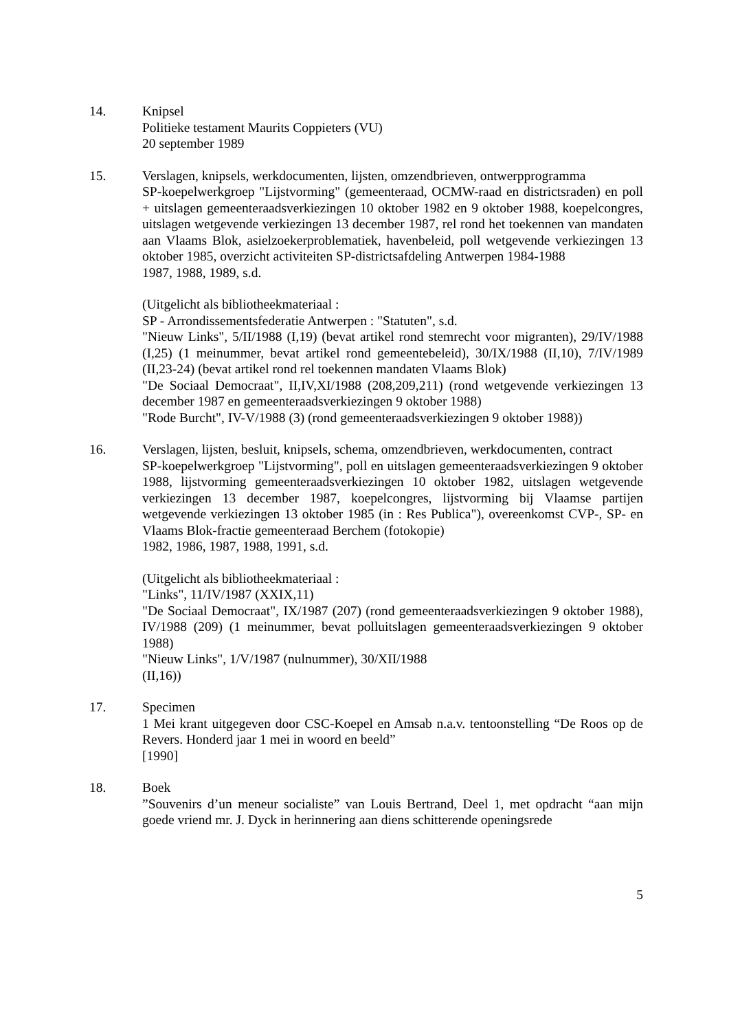14. Knipsel
Politieke testament Maurits Coppieters (VU)
20 september 1989
15. Verslagen, knipsels, werkdocumenten, lijsten, omzendbrieven, ontwerpprogramma
SP-koepelwerkgroep "Lijstvorming" (gemeenteraad, OCMW-raad en districtsraden) en poll + uitslagen gemeenteraadsverkiezingen 10 oktober 1982 en 9 oktober 1988, koepelcongres, uitslagen wetgevende verkiezingen 13 december 1987, rel rond het toekennen van mandaten aan Vlaams Blok, asielzoekerproblematiek, havenbeleid, poll wetgevende verkiezingen 13 oktober 1985, overzicht activiteiten SP-districtsafdeling Antwerpen 1984-1988
1987, 1988, 1989, s.d.
(Uitgelicht als bibliotheekmateriaal :
SP - Arrondissementsfederatie Antwerpen : "Statuten", s.d.
"Nieuw Links", 5/II/1988 (I,19) (bevat artikel rond stemrecht voor migranten), 29/IV/1988 (I,25) (1 meinummer, bevat artikel rond gemeentebeleid), 30/IX/1988 (II,10), 7/IV/1989 (II,23-24) (bevat artikel rond rel toekennen mandaten Vlaams Blok)
"De Sociaal Democraat", II,IV,XI/1988 (208,209,211) (rond wetgevende verkiezingen 13 december 1987 en gemeenteraadsverkiezingen 9 oktober 1988)
"Rode Burcht", IV-V/1988 (3) (rond gemeenteraadsverkiezingen 9 oktober 1988))
16. Verslagen, lijsten, besluit, knipsels, schema, omzendbrieven, werkdocumenten, contract
SP-koepelwerkgroep "Lijstvorming", poll en uitslagen gemeenteraadsverkiezingen 9 oktober 1988, lijstvorming gemeenteraadsverkiezingen 10 oktober 1982, uitslagen wetgevende verkiezingen 13 december 1987, koepelcongres, lijstvorming bij Vlaamse partijen wetgevende verkiezingen 13 oktober 1985 (in : Res Publica"), overeenkomst CVP-, SP- en Vlaams Blok-fractie gemeenteraad Berchem (fotokopie)
1982, 1986, 1987, 1988, 1991, s.d.
(Uitgelicht als bibliotheekmateriaal :
"Links", 11/IV/1987 (XXIX,11)
"De Sociaal Democraat", IX/1987 (207) (rond gemeenteraadsverkiezingen 9 oktober 1988), IV/1988 (209) (1 meinummer, bevat polluitslagen gemeenteraadsverkiezingen 9 oktober 1988)
"Nieuw Links", 1/V/1987 (nulnummer), 30/XII/1988
(II,16))
17. Specimen
1 Mei krant uitgegeven door CSC-Koepel en Amsab n.a.v. tentoonstelling “De Roos op de Revers. Honderd jaar 1 mei in woord en beeld”
[1990]
18. Boek
”Souvenirs d’un meneur socialiste” van Louis Bertrand, Deel 1, met opdracht “aan mijn goede vriend mr. J. Dyck in herinnering aan diens schitterende openingsrede
5